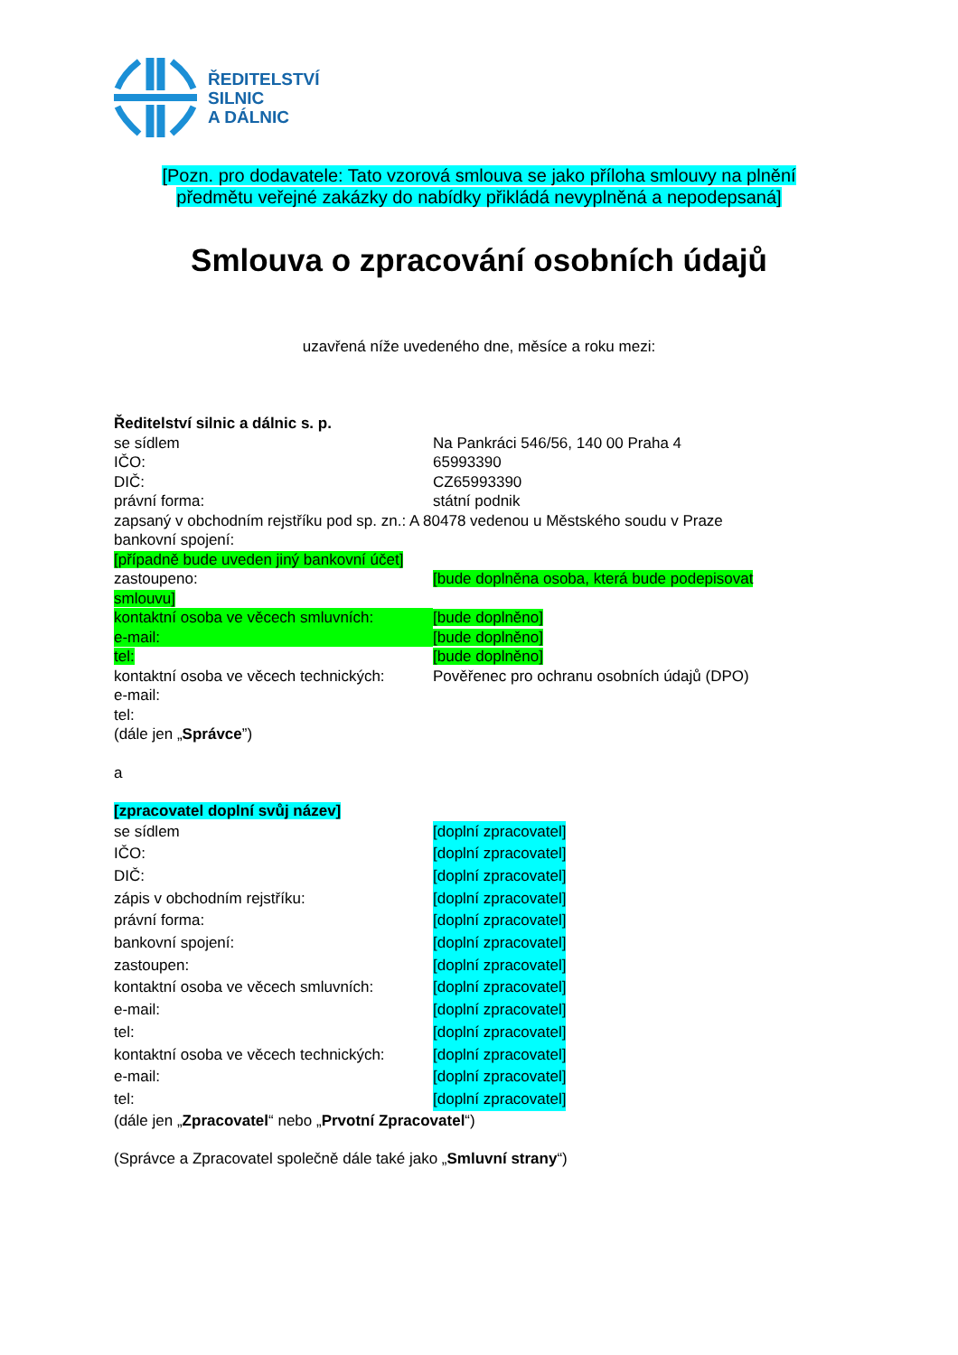ŘEDITELSTVÍ
SILNIC
A DÁLNIC
[Pozn. pro dodavatele: Tato vzorová smlouva se jako příloha smlouvy na plnění předmětu veřejné zakázky do nabídky přikládá nevyplněná a nepodepsaná]
Smlouva o zpracování osobních údajů
uzavřená níže uvedeného dne, měsíce a roku mezi:
Ředitelství silnic a dálnic s. p.
se sídlem Na Pankráci 546/56, 140 00 Praha 4
IČO: 65993390
DIČ: CZ65993390
právní forma: státní podnik
zapsaný v obchodním rejstříku pod sp. zn.: A 80478 vedenou u Městského soudu v Praze
bankovní spojení:
[případně bude uveden jiný bankovní účet]
zastoupeno: [bude doplněna osoba, která bude podepisovat
smlouvu]
kontaktní osoba ve věcech smluvních:
[bude doplněno]
e-mail: [bude doplněno]
tel: [bude doplněno]
kontaktní osoba ve věcech technických:
Pověřenec pro ochranu osobních údajů (DPO)
e-mail:
tel:
(dále jen „Správce”)
a
[zpracovatel doplní svůj název]
se sídlem [doplní zpracovatel]
IČO: [doplní zpracovatel]
DIČ: [doplní zpracovatel]
zápis v obchodním rejstříku: [doplní zpracovatel]
právní forma: [doplní zpracovatel]
bankovní spojení: [doplní zpracovatel]
zastoupen: [doplní zpracovatel]
kontaktní osoba ve věcech smluvních:
[doplní zpracovatel]
e-mail: [doplní zpracovatel]
tel: [doplní zpracovatel]
kontaktní osoba ve věcech technických:
[doplní zpracovatel]
e-mail: [doplní zpracovatel]
tel: [doplní zpracovatel]
(dále jen „Zpracovatel“ nebo „Prvotní Zpracovatel“)
(Správce a Zpracovatel společně dále také jako „Smluvní strany“)